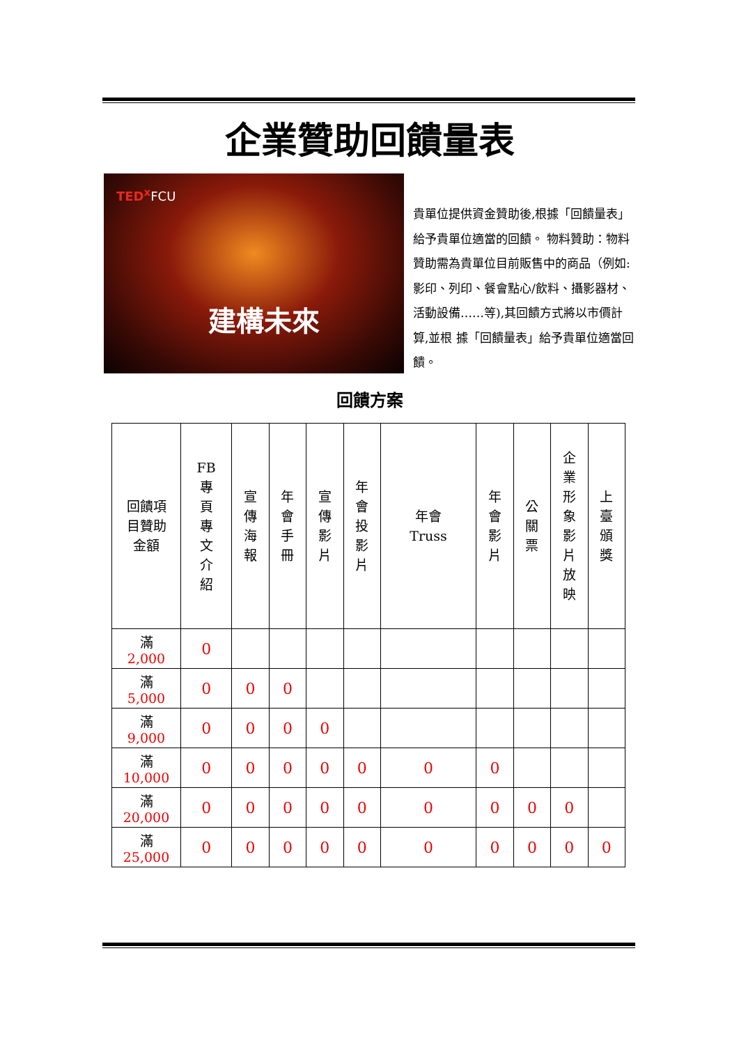企業贊助回饋量表
TED<sup>x</sup> FCU
建構未來
貴單位提供資金贊助後,根據「回饋量表」給予貴單位適當的回饋。 物料贊助：物料贊助需為貴單位目前販售中的商品（例如:影印、列印、餐會點心/飲料、攝影器材、活動設備……等),其回饋方式將以市價計算,並根 據「回饋量表」給予貴單位適當回饋。
回饋方案
| 回饋項 目贊助 金額 | FB 專 頁 專 文 介 紹 | 宣 傳 海 報 | 年 會 手 冊 | 宣 傳 影 片 | 年 會 投 影 片 | 年會 Truss | 年 會 影 片 | 公 關 票 | 企 業 形 象 影 片 放 映 | 上 臺 頒 獎 |
| --- | --- | --- | --- | --- | --- | --- | --- | --- | --- | --- |
| 滿 2,000 | 0 | | | | | | | | | |
| 滿 5,000 | 0 | 0 | 0 | | | | | | | |
| 滿 9,000 | 0 | 0 | 0 | 0 | | | | | | |
| 滿 10,000 | 0 | 0 | 0 | 0 | 0 | 0 | 0 | | | |
| 滿 20,000 | 0 | 0 | 0 | 0 | 0 | 0 | 0 | 0 | 0 | |
| 滿 25,000 | 0 | 0 | 0 | 0 | 0 | 0 | 0 | 0 | 0 | 0 |